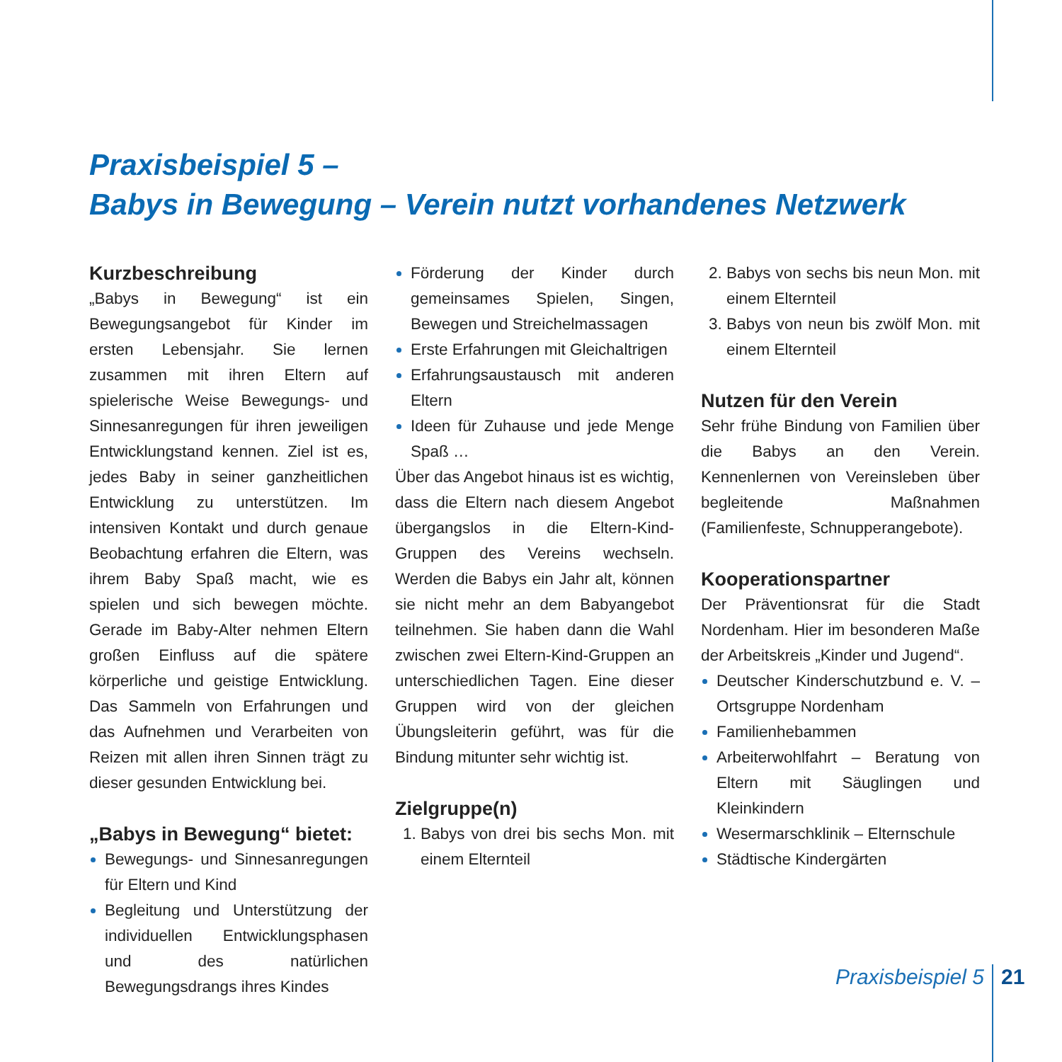Praxisbeispiel 5 –
Babys in Bewegung – Verein nutzt vorhandenes Netzwerk
Kurzbeschreibung
„Babys in Bewegung“ ist ein Bewegungsangebot für Kinder im ersten Lebensjahr. Sie lernen zusammen mit ihren Eltern auf spielerische Weise Bewegungs- und Sinnesanregungen für ihren jeweiligen Entwicklungstand kennen. Ziel ist es, jedes Baby in seiner ganzheitlichen Entwicklung zu unterstützen. Im intensiven Kontakt und durch genaue Beobachtung erfahren die Eltern, was ihrem Baby Spaß macht, wie es spielen und sich bewegen möchte. Gerade im Baby-Alter nehmen Eltern großen Einfluss auf die spätere körperliche und geistige Entwicklung. Das Sammeln von Erfahrungen und das Aufnehmen und Verarbeiten von Reizen mit allen ihren Sinnen trägt zu dieser gesunden Entwicklung bei.
„Babys in Bewegung“ bietet:
Bewegungs- und Sinnesanregungen für Eltern und Kind
Begleitung und Unterstützung der individuellen Entwicklungsphasen und des natürlichen Bewegungsdrangs ihres Kindes
Förderung der Kinder durch gemeinsames Spielen, Singen, Bewegen und Streichelmassagen
Erste Erfahrungen mit Gleichaltrigen
Erfahrungsaustausch mit anderen Eltern
Ideen für Zuhause und jede Menge Spaß …
Über das Angebot hinaus ist es wichtig, dass die Eltern nach diesem Angebot übergangslos in die Eltern-Kind-Gruppen des Vereins wechseln. Werden die Babys ein Jahr alt, können sie nicht mehr an dem Babyangebot teilnehmen. Sie haben dann die Wahl zwischen zwei Eltern-Kind-Gruppen an unterschiedlichen Tagen. Eine dieser Gruppen wird von der gleichen Übungsleiterin geführt, was für die Bindung mitunter sehr wichtig ist.
Zielgruppe(n)
Babys von drei bis sechs Mon. mit einem Elternteil
Babys von sechs bis neun Mon. mit einem Elternteil
Babys von neun bis zwölf Mon. mit einem Elternteil
Nutzen für den Verein
Sehr frühe Bindung von Familien über die Babys an den Verein. Kennenlernen von Vereinsleben über begleitende Maßnahmen (Familienfeste, Schnupperangebote).
Kooperationspartner
Der Präventionsrat für die Stadt Nordenham. Hier im besonderen Maße der Arbeitskreis „Kinder und Jugend“.
Deutscher Kinderschutzbund e. V. – Ortsgruppe Nordenham
Familienhebammen
Arbeiterwohlfahrt – Beratung von Eltern mit Säuglingen und Kleinkindern
Wesermarschklinik – Elternschule
Städtische Kindergärten
Praxisbeispiel 5 21